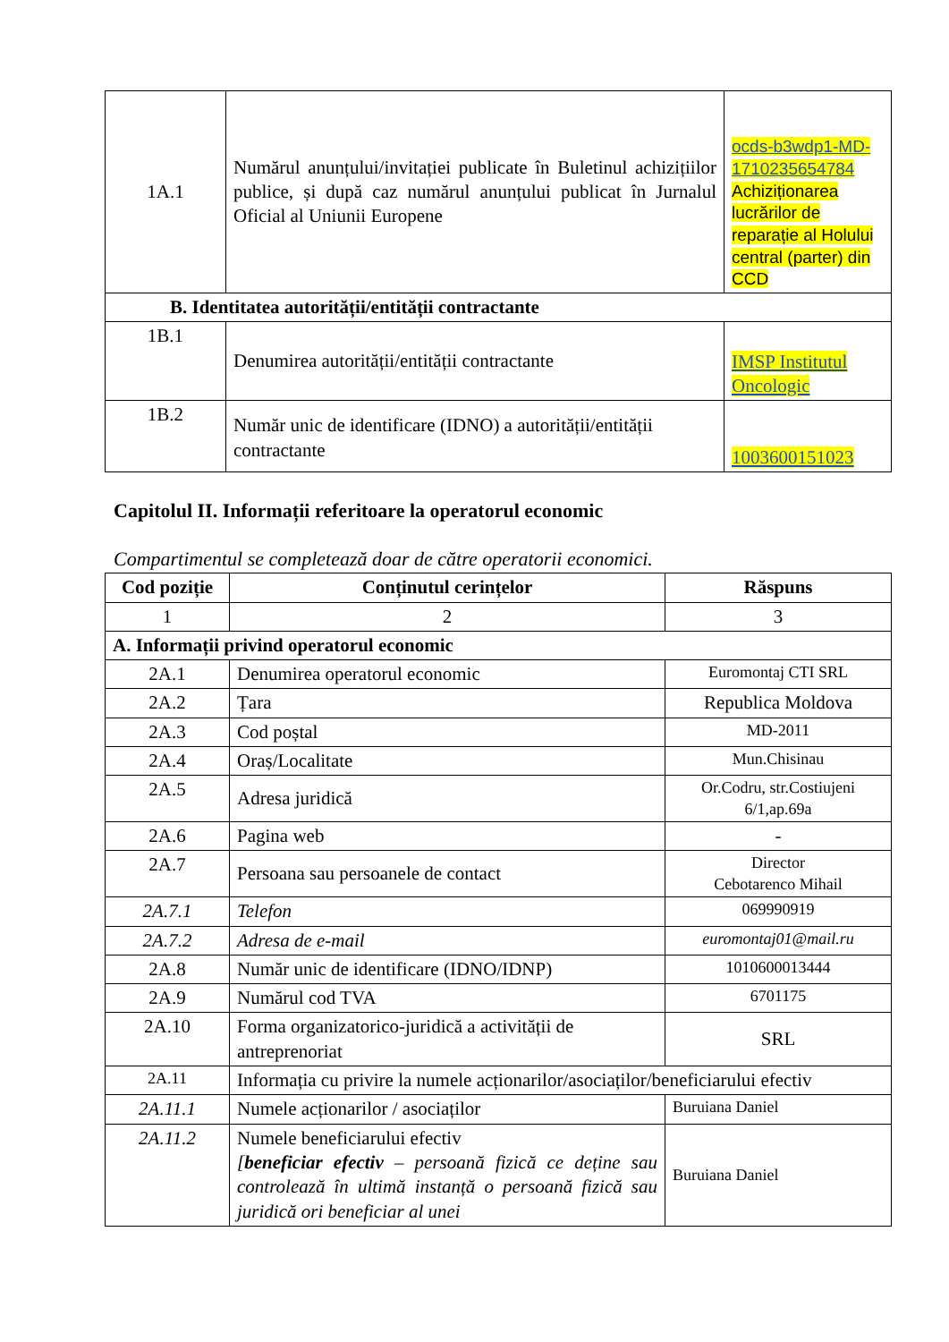| 1A.1 | Numărul anunțului/invitației publicate în Buletinul achizițiilor publice, și după caz numărul anunțului publicat în Jurnalul Oficial al Uniunii Europene | ocds-b3wdp1-MD-1710235654784 Achiziționarea lucrărilor de reparație al Holului central (parter) din CCD |
| B. Identitatea autorității/entității contractante | | |
| 1B.1 | Denumirea autorității/entității contractante | IMSP Institutul Oncologic |
| 1B.2 | Număr unic de identificare (IDNO) a autorității/entității contractante | 1003600151023 |
Capitolul II. Informații referitoare la operatorul economic
Compartimentul se completează doar de către operatorii economici.
| Cod poziție | Conținutul cerințelor | Răspuns |
| --- | --- | --- |
| 1 | 2 | 3 |
| A. Informații privind operatorul economic | | |
| 2A.1 | Denumirea operatorul economic | Euromontaj CTI SRL |
| 2A.2 | Țara | Republica Moldova |
| 2A.3 | Cod poștal | MD-2011 |
| 2A.4 | Oraș/Localitate | Mun.Chisinau |
| 2A.5 | Adresa juridică | Or.Codru, str.Costiujeni 6/1,ap.69a |
| 2A.6 | Pagina web | - |
| 2A.7 | Persoana sau persoanele de contact | Director Cebotarenco Mihail |
| 2A.7.1 | Telefon | 069990919 |
| 2A.7.2 | Adresa de e-mail | euromontaj01@mail.ru |
| 2A.8 | Număr unic de identificare (IDNO/IDNP) | 1010600013444 |
| 2A.9 | Numărul cod TVA | 6701175 |
| 2A.10 | Forma organizatorico-juridică a activității de antreprenoriat | SRL |
| 2A.11 | Informația cu privire la numele acționarilor/asociaților/beneficiarului efectiv | |
| 2A.11.1 | Numele acționarilor / asociaților | Buruiana Daniel |
| 2A.11.2 | Numele beneficiarului efectiv [ beneficiar efectiv – persoană fizică ce deține sau controlează în ultimă instanță o persoană fizică sau juridică ori beneficiar al unei | Buruiana Daniel |